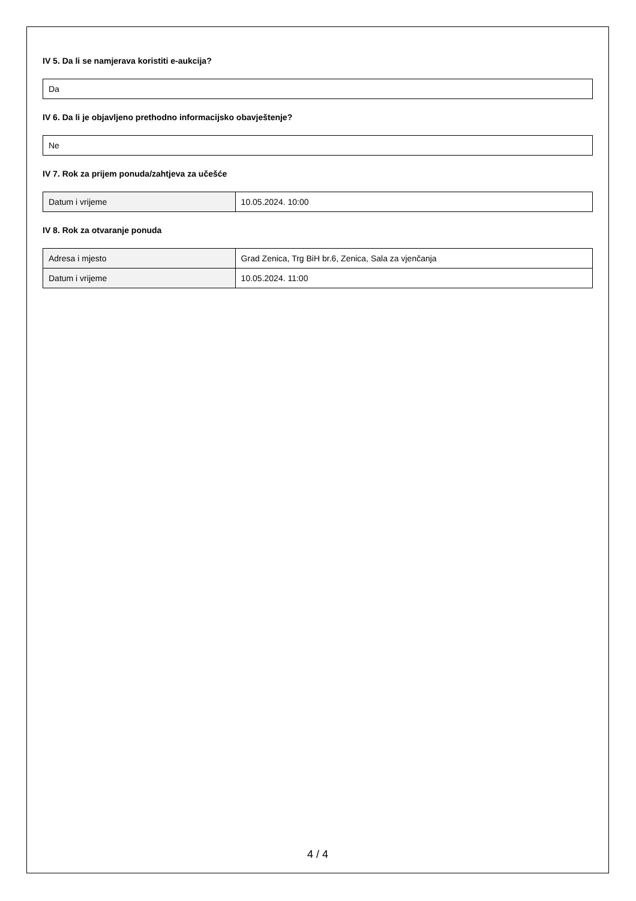IV 5. Da li se namjerava koristiti e-aukcija?
Da
IV 6. Da li je objavljeno prethodno informacijsko obavještenje?
Ne
IV 7. Rok za prijem ponuda/zahtjeva za učešće
| Datum i vrijeme | 10.05.2024. 10:00 |
IV 8. Rok za otvaranje ponuda
| Adresa i mjesto | Grad Zenica, Trg BiH br.6, Zenica, Sala za vjenčanja |
| Datum i vrijeme | 10.05.2024. 11:00 |
4 / 4